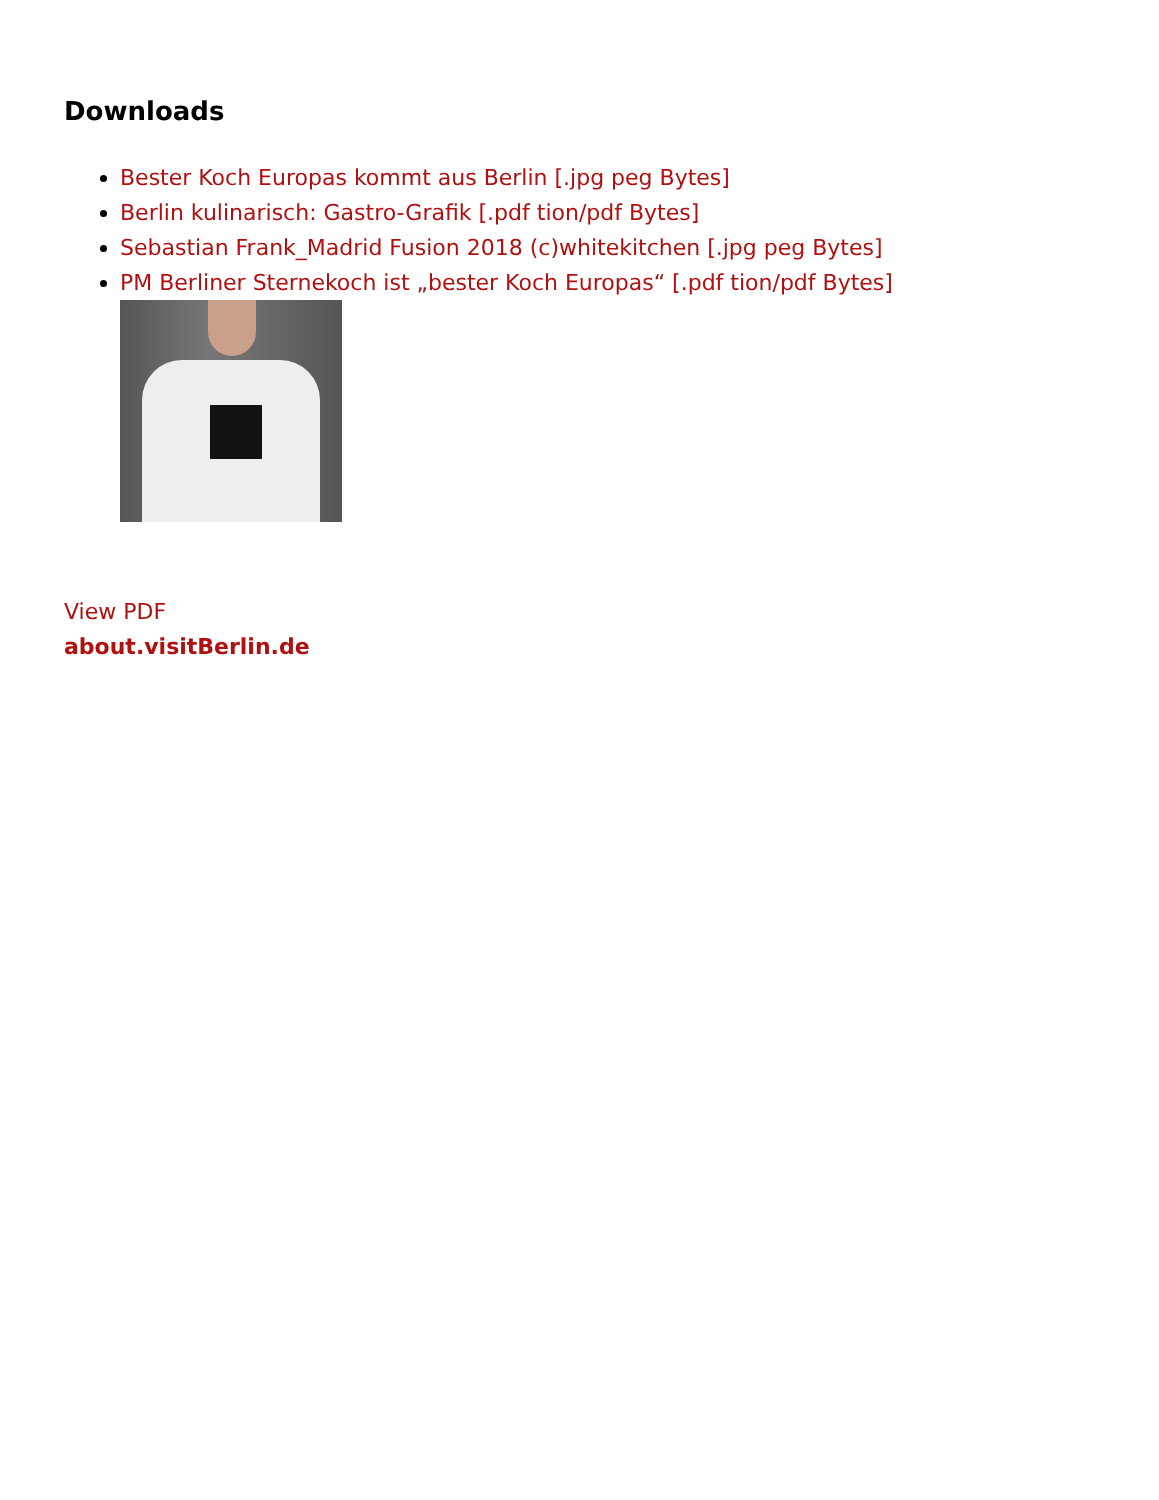Downloads
Bester Koch Europas kommt aus Berlin [.jpg peg Bytes]
Berlin kulinarisch: Gastro-Grafik [.pdf tion/pdf Bytes]
Sebastian Frank_Madrid Fusion 2018 (c)whitekitchen [.jpg peg Bytes]
PM Berliner Sternekoch ist „bester Koch Europas“ [.pdf tion/pdf Bytes]
View PDF
about.visitBerlin.de